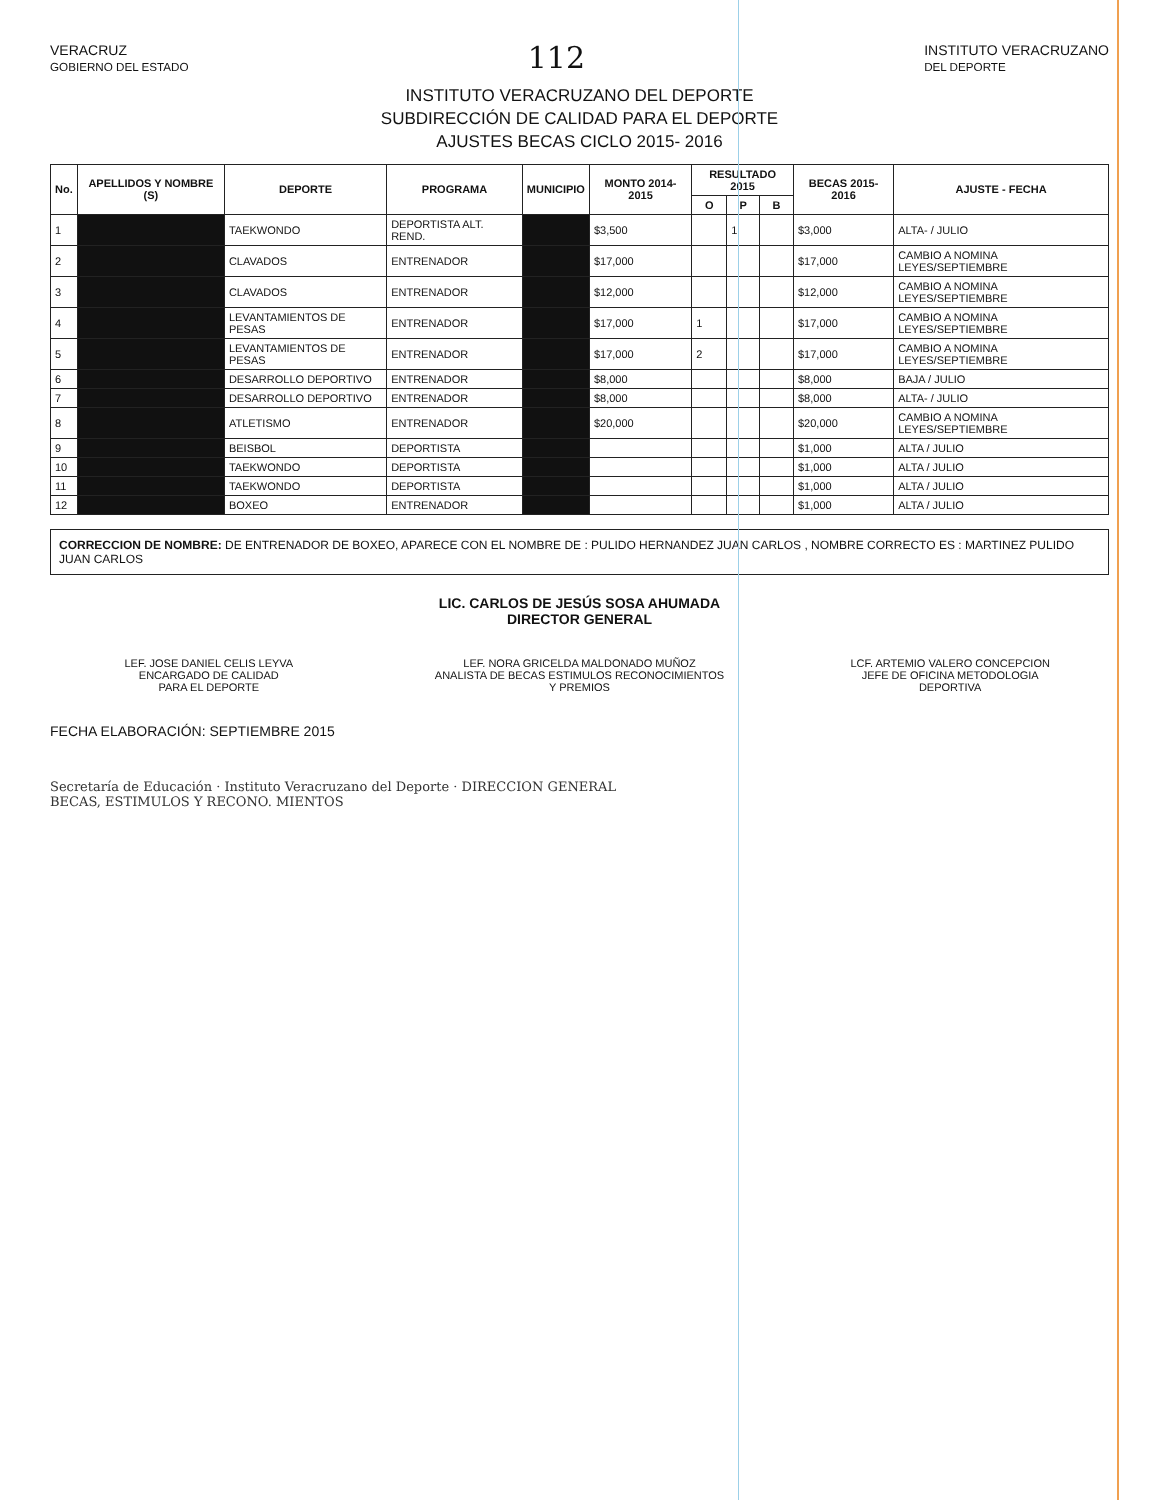VERACRUZ
GOBIERNO DEL ESTADO 112 INSTITUTO VERACRUZANO
DEL DEPORTE
INSTITUTO VERACRUZANO DEL DEPORTE
SUBDIRECCIÓN DE CALIDAD PARA EL DEPORTE
AJUSTES BECAS CICLO 2015- 2016
| No. | APELLIDOS Y NOMBRE (S) | DEPORTE | PROGRAMA | MUNICIPIO | MONTO 2014-2015 | RESULTADO 2015 | | | BECAS 2015-2016 | AJUSTE - FECHA |
| --- | --- | --- | --- | --- | --- | --- | --- | --- | --- | --- |
| | | | | | | O | P | B | | |
| 1 | | TAEKWONDO | DEPORTISTA ALT. REND. | | $3,500 | | 1 | | $3,000 | ALTA- / JULIO |
| 2 | | CLAVADOS | ENTRENADOR | | $17,000 | | | | $17,000 | CAMBIO A NOMINA LEYES/SEPTIEMBRE |
| 3 | | CLAVADOS | ENTRENADOR | | $12,000 | | | | $12,000 | CAMBIO A NOMINA LEYES/SEPTIEMBRE |
| 4 | | LEVANTAMIENTOS DE PESAS | ENTRENADOR | | $17,000 | 1 | | | $17,000 | CAMBIO A NOMINA LEYES/SEPTIEMBRE |
| 5 | | LEVANTAMIENTOS DE PESAS | ENTRENADOR | | $17,000 | 2 | | | $17,000 | CAMBIO A NOMINA LEYES/SEPTIEMBRE |
| 6 | | DESARROLLO DEPORTIVO | ENTRENADOR | | $8,000 | | | | $8,000 | BAJA / JULIO |
| 7 | | DESARROLLO DEPORTIVO | ENTRENADOR | | $8,000 | | | | $8,000 | ALTA- / JULIO |
| 8 | | ATLETISMO | ENTRENADOR | | $20,000 | | | | $20,000 | CAMBIO A NOMINA LEYES/SEPTIEMBRE |
| 9 | | BEISBOL | DEPORTISTA | | | | | | $1,000 | ALTA / JULIO |
| 10 | | TAEKWONDO | DEPORTISTA | | | | | | $1,000 | ALTA / JULIO |
| 11 | | TAEKWONDO | DEPORTISTA | | | | | | $1,000 | ALTA / JULIO |
| 12 | | BOXEO | ENTRENADOR | | | | | | $1,000 | ALTA / JULIO |
CORRECCION DE NOMBRE: DE ENTRENADOR DE BOXEO, APARECE CON EL NOMBRE DE : PULIDO HERNANDEZ JUAN CARLOS , NOMBRE CORRECTO ES : MARTINEZ PULIDO JUAN CARLOS
LIC. CARLOS DE JESÚS SOSA AHUMADA
DIRECTOR GENERAL
LEF. JOSE DANIEL CELIS LEYVA
ENCARGADO DE CALIDAD
PARA EL DEPORTE
LEF. NORA GRICELDA MALDONADO MUÑOZ
ANALISTA DE BECAS ESTIMULOS RECONOCIMIENTOS
Y PREMIOS
LCF. ARTEMIO VALERO CONCEPCION
JEFE DE OFICINA METODOLOGIA
DEPORTIVA
FECHA ELABORACIÓN: SEPTIEMBRE 2015
Secretaría de Educación · Instituto Veracruzano del Deporte · DIRECCION GENERAL
BECAS, ESTIMULOS Y RECONO. MIENTOS